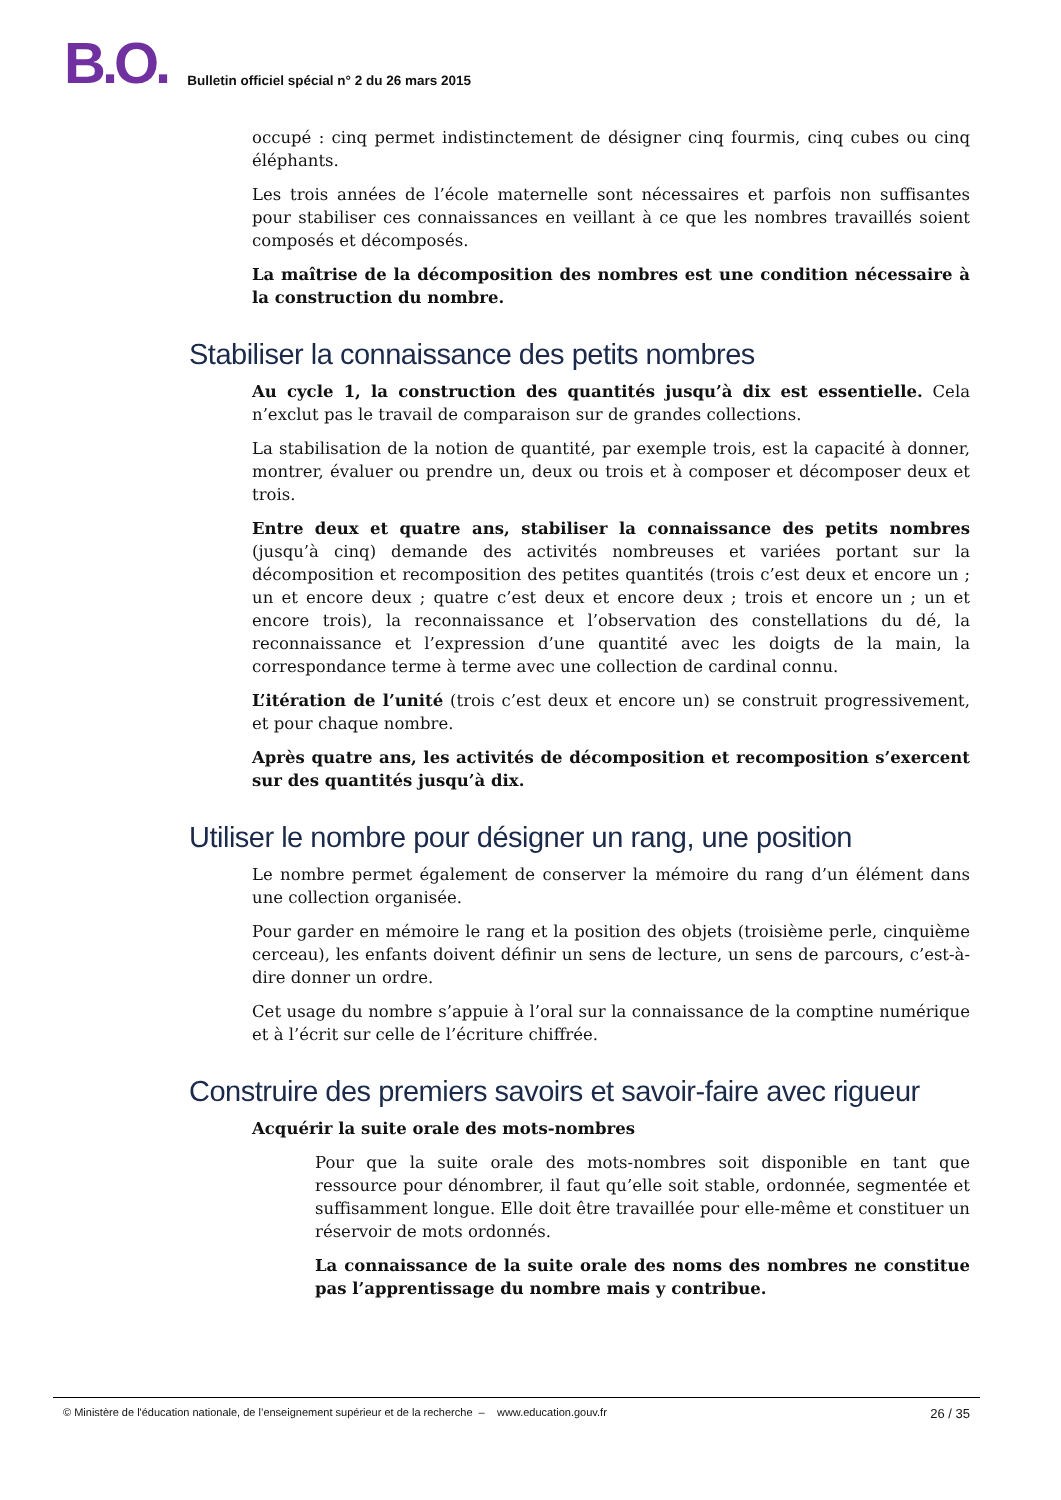B.O. Bulletin officiel spécial n° 2 du 26 mars 2015
occupé : cinq permet indistinctement de désigner cinq fourmis, cinq cubes ou cinq éléphants.
Les trois années de l’école maternelle sont nécessaires et parfois non suffisantes pour stabiliser ces connaissances en veillant à ce que les nombres travaillés soient composés et décomposés.
La maîtrise de la décomposition des nombres est une condition nécessaire à la construction du nombre.
Stabiliser la connaissance des petits nombres
Au cycle 1, la construction des quantités jusqu’à dix est essentielle. Cela n’exclut pas le travail de comparaison sur de grandes collections.
La stabilisation de la notion de quantité, par exemple trois, est la capacité à donner, montrer, évaluer ou prendre un, deux ou trois et à composer et décomposer deux et trois.
Entre deux et quatre ans, stabiliser la connaissance des petits nombres (jusqu’à cinq) demande des activités nombreuses et variées portant sur la décomposition et recomposition des petites quantités (trois c’est deux et encore un ; un et encore deux ; quatre c’est deux et encore deux ; trois et encore un ; un et encore trois), la reconnaissance et l’observation des constellations du dé, la reconnaissance et l’expression d’une quantité avec les doigts de la main, la correspondance terme à terme avec une collection de cardinal connu.
L’itération de l’unité (trois c’est deux et encore un) se construit progressivement, et pour chaque nombre.
Après quatre ans, les activités de décomposition et recomposition s’exercent sur des quantités jusqu’à dix.
Utiliser le nombre pour désigner un rang, une position
Le nombre permet également de conserver la mémoire du rang d’un élément dans une collection organisée.
Pour garder en mémoire le rang et la position des objets (troisième perle, cinquième cerceau), les enfants doivent définir un sens de lecture, un sens de parcours, c’est-à-dire donner un ordre.
Cet usage du nombre s’appuie à l’oral sur la connaissance de la comptine numérique et à l’écrit sur celle de l’écriture chiffrée.
Construire des premiers savoirs et savoir-faire avec rigueur
Acquérir la suite orale des mots-nombres
Pour que la suite orale des mots-nombres soit disponible en tant que ressource pour dénombrer, il faut qu’elle soit stable, ordonnée, segmentée et suffisamment longue. Elle doit être travaillée pour elle-même et constituer un réservoir de mots ordonnés.
La connaissance de la suite orale des noms des nombres ne constitue pas l’apprentissage du nombre mais y contribue.
© Ministère de l'éducation nationale, de l’enseignement supérieur et de la recherche – www.education.gouv.fr 26 / 35